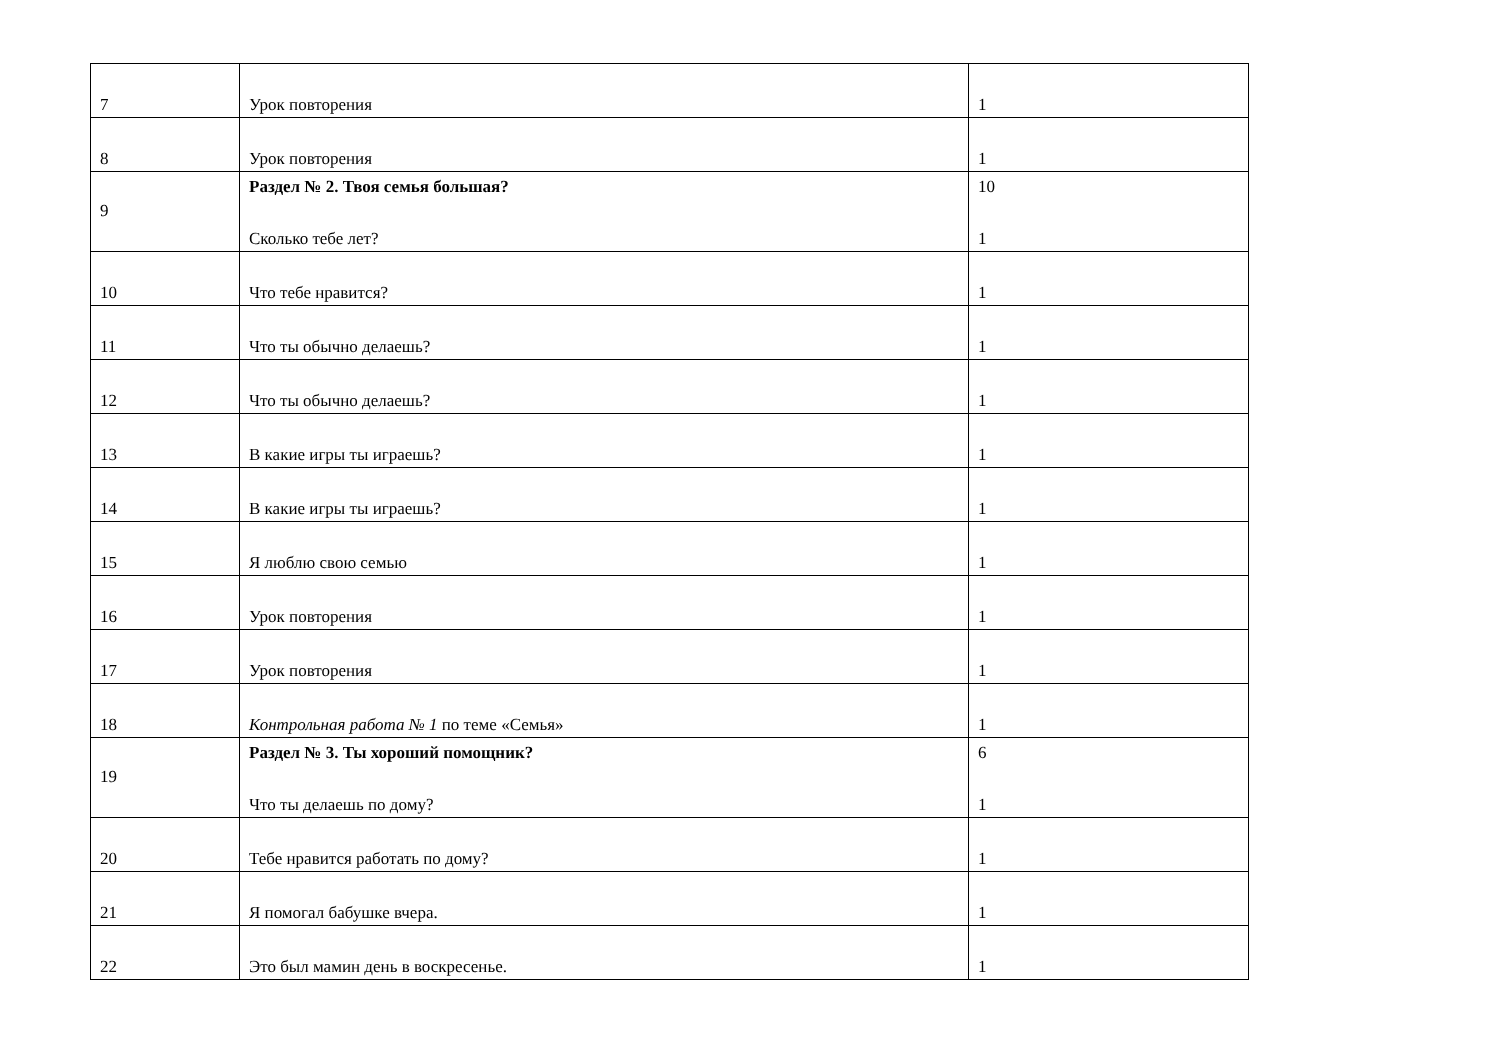| 7 | Урок повторения | 1 |
| 8 | Урок повторения | 1 |
| 9 | Раздел № 2. Твоя семья большая? Сколько тебе лет? | 10 1 |
| 10 | Что тебе нравится? | 1 |
| 11 | Что ты обычно делаешь? | 1 |
| 12 | Что ты обычно делаешь? | 1 |
| 13 | В какие игры ты играешь? | 1 |
| 14 | В какие игры ты играешь? | 1 |
| 15 | Я люблю свою семью | 1 |
| 16 | Урок повторения | 1 |
| 17 | Урок повторения | 1 |
| 18 | Контрольная работа № 1 по теме «Семья» | 1 |
| 19 | Раздел № 3. Ты хороший помощник? Что ты делаешь по дому? | 6 1 |
| 20 | Тебе нравится работать по дому? | 1 |
| 21 | Я помогал бабушке вчера. | 1 |
| 22 | Это был мамин день в воскресенье. | 1 |